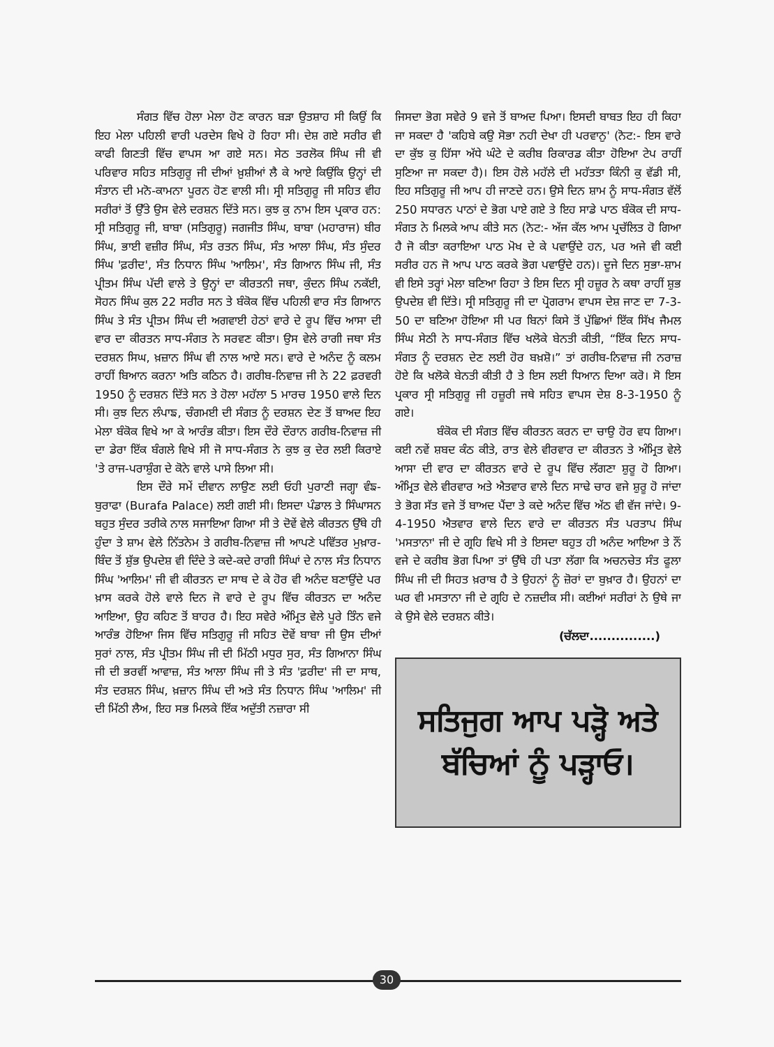ਸੰਗਤ ਵਿੱਚ ਹੋਲਾ ਮੇਲਾ ਹੋਣ ਕਾਰਨ ਬੜਾ ਉਤਸ਼ਾਹ ਸੀ ਕਿਉਂ ਕਿ ਇਹ ਮੇਲਾ ਪਹਿਲੀ ਵਾਰੀ ਪਰਦੇਸ ਵਿਖੇ ਹੋ ਰਿਹਾ ਸੀ। ਦੇਸ਼ ਗਏ ਸਰੀਰ ਵੀ ਕਾਫੀ ਗਿਣਤੀ ਵਿੱਚ ਵਾਪਸ ਆ ਗਏ ਸਨ। ਸੇਠ ਤਰਲੋਕ ਸਿੰਘ ਜੀ ਵੀ ਪਰਿਵਾਰ ਸਹਿਤ ਸਤਿਗੁਰੂ ਜੀ ਦੀਆਂ ਖ਼ੁਸ਼ੀਆਂ ਲੈ ਕੇ ਆਏ ਕਿਉਂਕਿ ਉਨ੍ਹਾਂ ਦੀ ਸੰਤਾਨ ਦੀ ਮਨੋ-ਕਾਮਨਾ ਪੂਰਨ ਹੋਣ ਵਾਲੀ ਸੀ। ਸ੍ਰੀ ਸਤਿਗੁਰੂ ਜੀ ਸਹਿਤ ਵੀਹ ਸਰੀਰਾਂ ਤੋਂ ਉੱਤੇ ਉਸ ਵੇਲੇ ਦਰਸ਼ਨ ਦਿੱਤੇ ਸਨ। ਕੁਝ ਕੁ ਨਾਮ ਇਸ ਪ੍ਰਕਾਰ ਹਨ: ਸ੍ਰੀ ਸਤਿਗੁਰੂ ਜੀ, ਬਾਬਾ (ਸਤਿਗੁਰੂ) ਜਗਜੀਤ ਸਿੰਘ, ਬਾਬਾ (ਮਹਾਰਾਜ) ਬੀਰ ਸਿੰਘ, ਭਾਈ ਵਜ਼ੀਰ ਸਿੰਘ, ਸੰਤ ਰਤਨ ਸਿੰਘ, ਸੰਤ ਆਲਾ ਸਿੰਘ, ਸੰਤ ਸੁੰਦਰ ਸਿੰਘ 'ਫ਼ਰੀਦ', ਸੰਤ ਨਿਧਾਨ ਸਿੰਘ 'ਆਲਿਮ', ਸੰਤ ਗਿਆਨ ਸਿੰਘ ਜੀ, ਸੰਤ ਪ੍ਰੀਤਮ ਸਿੰਘ ਪੱਦੀ ਵਾਲੇ ਤੇ ਉਨ੍ਹਾਂ ਦਾ ਕੀਰਤਨੀ ਜਥਾ, ਕੁੰਦਨ ਸਿੰਘ ਨਕੱਈ, ਸੋਹਨ ਸਿੰਘ ਕੁਲ 22 ਸਰੀਰ ਸਨ ਤੇ ਬੰਕੋਕ ਵਿੱਚ ਪਹਿਲੀ ਵਾਰ ਸੰਤ ਗਿਆਨ ਸਿੰਘ ਤੇ ਸੰਤ ਪ੍ਰੀਤਮ ਸਿੰਘ ਦੀ ਅਗਵਾਈ ਹੇਠਾਂ ਵਾਰੇ ਦੇ ਰੂਪ ਵਿੱਚ ਆਸਾ ਦੀ ਵਾਰ ਦਾ ਕੀਰਤਨ ਸਾਧ-ਸੰਗਤ ਨੇ ਸਰਵਣ ਕੀਤਾ। ਉਸ ਵੇਲੇ ਰਾਗੀ ਜਥਾ ਸੰਤ ਦਰਸ਼ਨ ਸਿਘ, ਖ਼ਜ਼ਾਨ ਸਿੰਘ ਵੀ ਨਾਲ ਆਏ ਸਨ। ਵਾਰੇ ਦੇ ਅਨੰਦ ਨੂੰ ਕਲਮ ਰਾਹੀਂ ਬਿਆਨ ਕਰਨਾ ਅਤਿ ਕਠਿਨ ਹੈ। ਗਰੀਬ-ਨਿਵਾਜ਼ ਜੀ ਨੇ 22 ਫ਼ਰਵਰੀ 1950 ਨੂੰ ਦਰਸ਼ਨ ਦਿੱਤੇ ਸਨ ਤੇ ਹੋਲਾ ਮਹੱਲਾ 5 ਮਾਰਚ 1950 ਵਾਲੇ ਦਿਨ ਸੀ। ਕੁਝ ਦਿਨ ਲੰਪਾਙ, ਚੰਗਮਈ ਦੀ ਸੰਗਤ ਨੂੰ ਦਰਸ਼ਨ ਦੇਣ ਤੋਂ ਬਾਅਦ ਇਹ ਮੇਲਾ ਬੰਕੋਕ ਵਿਖੇ ਆ ਕੇ ਆਰੰਭ ਕੀਤਾ। ਇਸ ਦੌਰੇ ਦੌਰਾਨ ਗਰੀਬ-ਨਿਵਾਜ਼ ਜੀ ਦਾ ਡੇਰਾ ਇੱਕ ਬੰਗਲੇ ਵਿਖੇ ਸੀ ਜੋ ਸਾਧ-ਸੰਗਤ ਨੇ ਕੁਝ ਕੁ ਦੇਰ ਲਈ ਕਿਰਾਏ 'ਤੇ ਰਾਜ-ਪਰਾਸ਼ੁੰਗ ਦੇ ਕੋਨੇ ਵਾਲੇ ਪਾਸੇ ਲਿਆ ਸੀ।
ਇਸ ਦੌਰੇ ਸਮੇਂ ਦੀਵਾਨ ਲਾਉਣ ਲਈ ਓਹੀ ਪੁਰਾਣੀ ਜਗ੍ਹਾ ਵੰਙ-ਬੁਰਾਫਾ (Burafa Palace) ਲਈ ਗਈ ਸੀ। ਇਸਦਾ ਪੰਡਾਲ ਤੇ ਸਿੰਘਾਸਨ ਬਹੁਤ ਸੁੰਦਰ ਤਰੀਕੇ ਨਾਲ ਸਜਾਇਆ ਗਿਆ ਸੀ ਤੇ ਦੋਵੇਂ ਵੇਲੇ ਕੀਰਤਨ ਉੱਥੇ ਹੀ ਹੁੰਦਾ ਤੇ ਸ਼ਾਮ ਵੇਲੇ ਨਿੱਤਨੇਮ ਤੇ ਗਰੀਬ-ਨਿਵਾਜ਼ ਜੀ ਆਪਣੇ ਪਵਿੱਤਰ ਮੁਖ਼ਾਰ-ਬਿੰਦ ਤੋਂ ਸ਼ੁੱਭ ਉਪਦੇਸ਼ ਵੀ ਦਿੰਦੇ ਤੇ ਕਦੇ-ਕਦੇ ਰਾਗੀ ਸਿੰਘਾਂ ਦੇ ਨਾਲ ਸੰਤ ਨਿਧਾਨ ਸਿੰਘ 'ਆਲਿਮ' ਜੀ ਵੀ ਕੀਰਤਨ ਦਾ ਸਾਥ ਦੇ ਕੇ ਹੋਰ ਵੀ ਅਨੰਦ ਬਣਾਉਂਦੇ ਪਰ ਖ਼ਾਸ ਕਰਕੇ ਹੋਲੇ ਵਾਲੇ ਦਿਨ ਜੋ ਵਾਰੇ ਦੇ ਰੂਪ ਵਿੱਚ ਕੀਰਤਨ ਦਾ ਅਨੰਦ ਆਇਆ, ਉਹ ਕਹਿਣ ਤੋਂ ਬਾਹਰ ਹੈ। ਇਹ ਸਵੇਰੇ ਅੰਮ੍ਰਿਤ ਵੇਲੇ ਪੂਰੇ ਤਿੰਨ ਵਜੇ ਆਰੰਭ ਹੋਇਆ ਜਿਸ ਵਿੱਚ ਸਤਿਗੁਰੂ ਜੀ ਸਹਿਤ ਦੋਵੇਂ ਬਾਬਾ ਜੀ ਉਸ ਦੀਆਂ ਸੁਰਾਂ ਨਾਲ, ਸੰਤ ਪ੍ਰੀਤਮ ਸਿੰਘ ਜੀ ਦੀ ਮਿੱਠੀ ਮਧੁਰ ਸੁਰ, ਸੰਤ ਗਿਆਨਾ ਸਿੰਘ ਜੀ ਦੀ ਭਰਵੀਂ ਆਵਾਜ਼, ਸੰਤ ਆਲਾ ਸਿੰਘ ਜੀ ਤੇ ਸੰਤ 'ਫ਼ਰੀਦ' ਜੀ ਦਾ ਸਾਥ, ਸੰਤ ਦਰਸ਼ਨ ਸਿੰਘ, ਖ਼ਜ਼ਾਨ ਸਿੰਘ ਦੀ ਅਤੇ ਸੰਤ ਨਿਧਾਨ ਸਿੰਘ 'ਆਲਿਮ' ਜੀ ਦੀ ਮਿੱਠੀ ਲੈਅ, ਇਹ ਸਭ ਮਿਲਕੇ ਇੱਕ ਅਦੁੱਤੀ ਨਜ਼ਾਰਾ ਸੀ
ਜਿਸਦਾ ਭੋਗ ਸਵੇਰੇ 9 ਵਜੇ ਤੋਂ ਬਾਅਦ ਪਿਆ। ਇਸਦੀ ਬਾਬਤ ਇਹ ਹੀ ਕਿਹਾ ਜਾ ਸਕਦਾ ਹੈ 'ਕਹਿਬੇ ਕਉ ਸੋਭਾ ਨਹੀ ਦੇਖਾ ਹੀ ਪਰਵਾਨੁ' (ਨੋਟ:- ਇਸ ਵਾਰੇ ਦਾ ਕੁੱਝ ਕੁ ਹਿੱਸਾ ਅੱਧੇ ਘੰਟੇ ਦੇ ਕਰੀਬ ਰਿਕਾਰਡ ਕੀਤਾ ਹੋਇਆ ਟੇਪ ਰਾਹੀਂ ਸੁਣਿਆ ਜਾ ਸਕਦਾ ਹੈ)। ਇਸ ਹੋਲੇ ਮਹੱਲੇ ਦੀ ਮਹੱਤਤਾ ਕਿੰਨੀ ਕੁ ਵੱਡੀ ਸੀ, ਇਹ ਸਤਿਗੁਰੂ ਜੀ ਆਪ ਹੀ ਜਾਣਦੇ ਹਨ। ਉਸੇ ਦਿਨ ਸ਼ਾਮ ਨੂੰ ਸਾਧ-ਸੰਗਤ ਵੱਲੋਂ 250 ਸਧਾਰਨ ਪਾਠਾਂ ਦੇ ਭੋਗ ਪਾਏ ਗਏ ਤੇ ਇਹ ਸਾਡੇ ਪਾਠ ਬੰਕੋਕ ਦੀ ਸਾਧ-ਸੰਗਤ ਨੇ ਮਿਲਕੇ ਆਪ ਕੀਤੇ ਸਨ (ਨੋਟ:- ਅੱਜ ਕੱਲ ਆਮ ਪ੍ਰਚੱਲਿਤ ਹੋ ਗਿਆ ਹੈ ਜੋ ਕੀਤਾ ਕਰਾਇਆ ਪਾਠ ਮੋਖ ਦੇ ਕੇ ਪਵਾਉਂਦੇ ਹਨ, ਪਰ ਅਜੇ ਵੀ ਕਈ ਸਰੀਰ ਹਨ ਜੋ ਆਪ ਪਾਠ ਕਰਕੇ ਭੋਗ ਪਵਾਉਂਦੇ ਹਨ)। ਦੂਜੇ ਦਿਨ ਸੁਭਾ-ਸ਼ਾਮ ਵੀ ਇਸੇ ਤਰ੍ਹਾਂ ਮੇਲਾ ਬਣਿਆ ਰਿਹਾ ਤੇ ਇਸ ਦਿਨ ਸ੍ਰੀ ਹਜ਼ੂਰ ਨੇ ਕਥਾ ਰਾਹੀਂ ਸ਼ੁਭ ਉਪਦੇਸ਼ ਵੀ ਦਿੱਤੇ। ਸ੍ਰੀ ਸਤਿਗੁਰੂ ਜੀ ਦਾ ਪ੍ਰੋਗਰਾਮ ਵਾਪਸ ਦੇਸ਼ ਜਾਣ ਦਾ 7-3-50 ਦਾ ਬਣਿਆ ਹੋਇਆ ਸੀ ਪਰ ਬਿਨਾਂ ਕਿਸੇ ਤੋਂ ਪੁੱਛਿਆਂ ਇੱਕ ਸਿੱਖ ਜੈਮਲ ਸਿੰਘ ਸੇਠੀ ਨੇ ਸਾਧ-ਸੰਗਤ ਵਿੱਚ ਖਲੋਕੇ ਬੇਨਤੀ ਕੀਤੀ, “ਇੱਕ ਦਿਨ ਸਾਧ-ਸੰਗਤ ਨੂੰ ਦਰਸ਼ਨ ਦੇਣ ਲਈ ਹੋਰ ਬਖ਼ਸ਼ੋ।” ਤਾਂ ਗਰੀਬ-ਨਿਵਾਜ਼ ਜੀ ਨਰਾਜ਼ ਹੋਏ ਕਿ ਖਲੋਕੇ ਬੇਨਤੀ ਕੀਤੀ ਹੈ ਤੇ ਇਸ ਲਈ ਧਿਆਨ ਦਿਆ ਕਰੋ। ਸੋ ਇਸ ਪ੍ਰਕਾਰ ਸ੍ਰੀ ਸਤਿਗੁਰੂ ਜੀ ਹਜ਼ੂਰੀ ਜਥੇ ਸਹਿਤ ਵਾਪਸ ਦੇਸ਼ 8-3-1950 ਨੂੰ ਗਏ।
ਬੰਕੋਕ ਦੀ ਸੰਗਤ ਵਿੱਚ ਕੀਰਤਨ ਕਰਨ ਦਾ ਚਾਉ ਹੋਰ ਵਧ ਗਿਆ। ਕਈ ਨਵੇਂ ਸ਼ਬਦ ਕੰਠ ਕੀਤੇ, ਰਾਤ ਵੇਲੇ ਵੀਰਵਾਰ ਦਾ ਕੀਰਤਨ ਤੇ ਅੰਮ੍ਰਿਤ ਵੇਲੇ ਆਸਾ ਦੀ ਵਾਰ ਦਾ ਕੀਰਤਨ ਵਾਰੇ ਦੇ ਰੂਪ ਵਿੱਚ ਲੱਗਣਾ ਸ਼ੁਰੂ ਹੋ ਗਿਆ। ਅੰਮ੍ਰਿਤ ਵੇਲੇ ਵੀਰਵਾਰ ਅਤੇ ਐਤਵਾਰ ਵਾਲੇ ਦਿਨ ਸਾਢੇ ਚਾਰ ਵਜੇ ਸ਼ੁਰੂ ਹੋ ਜਾਂਦਾ ਤੇ ਭੋਗ ਸੱਤ ਵਜੇ ਤੋਂ ਬਾਅਦ ਪੈਂਦਾ ਤੇ ਕਦੇ ਅਨੰਦ ਵਿੱਚ ਅੱਠ ਵੀ ਵੱਜ ਜਾਂਦੇ। 9-4-1950 ਐਤਵਾਰ ਵਾਲੇ ਦਿਨ ਵਾਰੇ ਦਾ ਕੀਰਤਨ ਸੰਤ ਪਰਤਾਪ ਸਿੰਘ 'ਮਸਤਾਨਾ' ਜੀ ਦੇ ਗ੍ਰਹਿ ਵਿਖੇ ਸੀ ਤੇ ਇਸਦਾ ਬਹੁਤ ਹੀ ਅਨੰਦ ਆਇਆ ਤੇ ਨੌਂ ਵਜੇ ਦੇ ਕਰੀਬ ਭੋਗ ਪਿਆ ਤਾਂ ਉੱਥੇ ਹੀ ਪਤਾ ਲੱਗਾ ਕਿ ਅਚਨਚੇਤ ਸੰਤ ਫੂਲਾ ਸਿੰਘ ਜੀ ਦੀ ਸਿਹਤ ਖ਼ਰਾਬ ਹੈ ਤੇ ਉਹਨਾਂ ਨੂੰ ਜ਼ੋਰਾਂ ਦਾ ਬੁਖ਼ਾਰ ਹੈ। ਉਹਨਾਂ ਦਾ ਘਰ ਵੀ ਮਸਤਾਨਾ ਜੀ ਦੇ ਗ੍ਰਹਿ ਦੇ ਨਜ਼ਦੀਕ ਸੀ। ਕਈਆਂ ਸਰੀਰਾਂ ਨੇ ਉਥੇ ਜਾ ਕੇ ਉਸੇ ਵੇਲੇ ਦਰਸ਼ਨ ਕੀਤੇ।
(ਚੱਲਦਾ...............)
ਸਤਿਜੁਗ ਆਪ ਪੜ੍ਹੋ ਅਤੇ
ਬੱਚਿਆਂ ਨੂੰ ਪੜ੍ਹਾਓ।
30